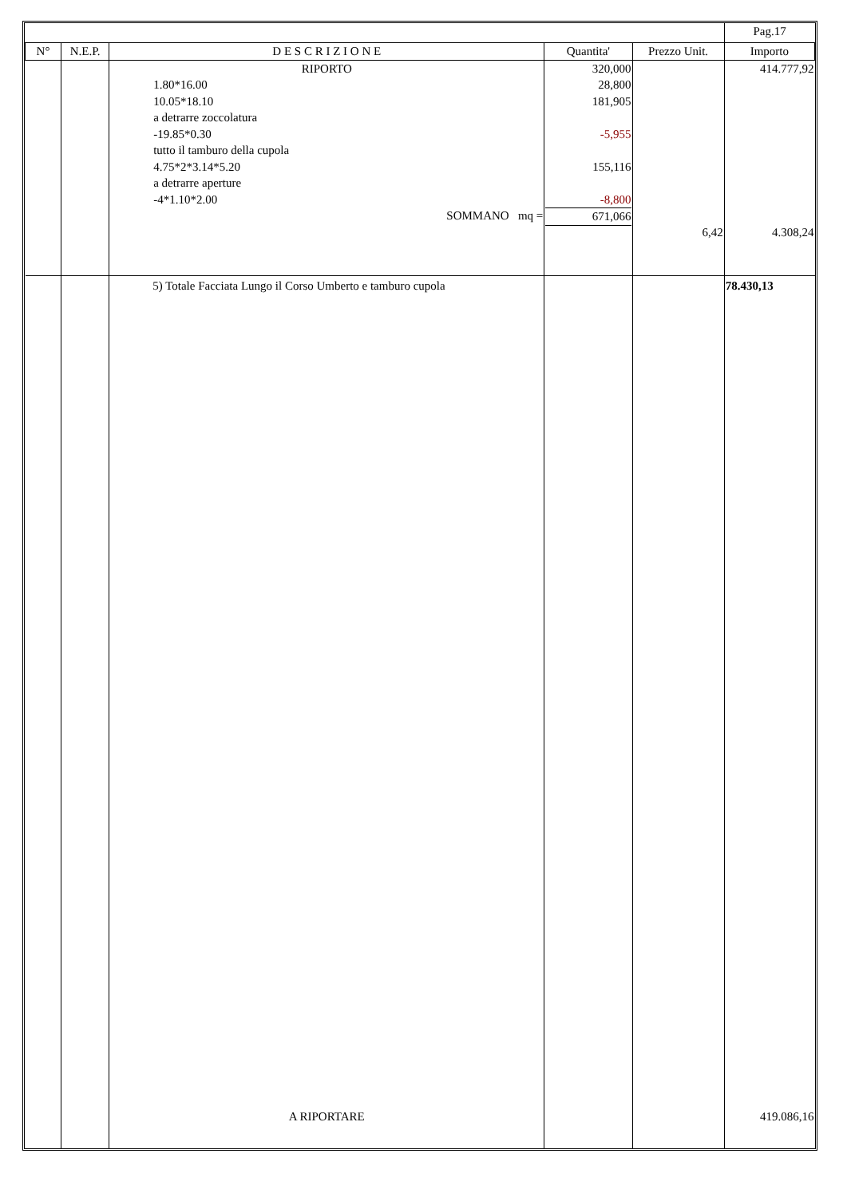| | | | | | Pag.17 |
| N° | N.E.P. | D E S C R I Z I O N E | Quantita' | Prezzo Unit. | Importo |
| | | RIPORTO 1.80*16.00 10.05*18.10 a detrarre zoccolatura -19.85*0.30 tutto il tamburo della cupola 4.75*2*3.14*5.20 a detrarre aperture -4*1.10*2.00 SOMMANO mq = | 320,000 28,800 181,905 -5,955 155,116 -8,800 671,066 | 6,42 | 414.777,92 4.308,24 |
| | | 5) Totale Facciata Lungo il Corso Umberto e tamburo cupola | | | 78.430,13 |
| | | A RIPORTARE | | | 419.086,16 |